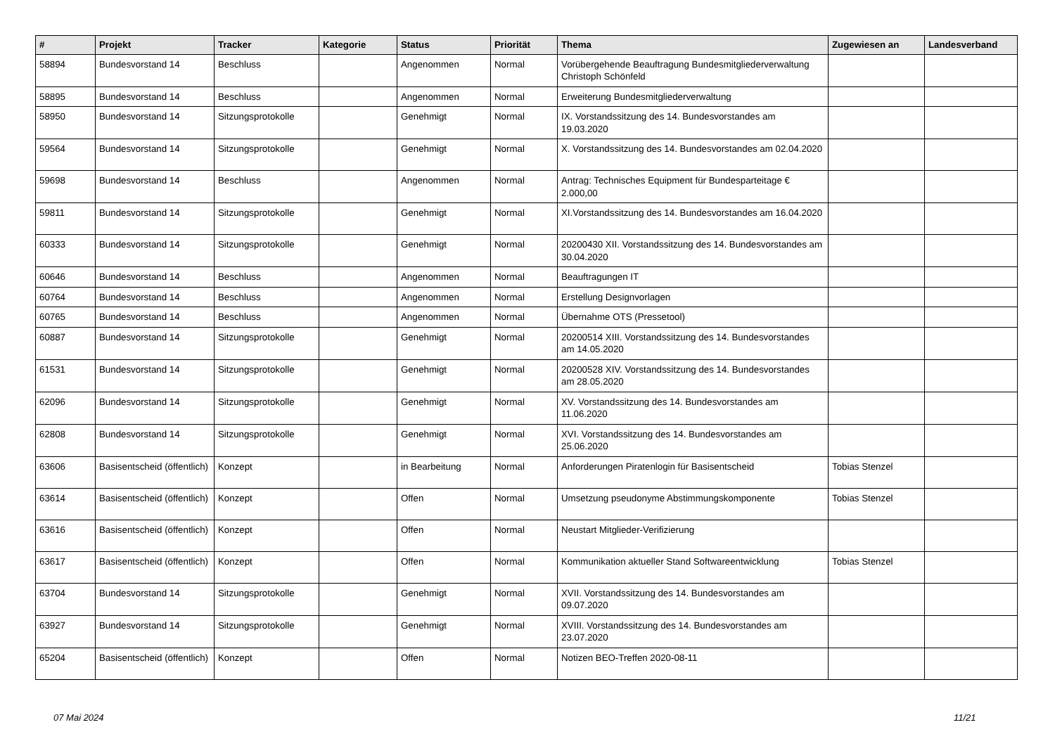| # | Projekt | Tracker | Kategorie | Status | Priorität | Thema | Zugewiesen an | Landesverband |
| --- | --- | --- | --- | --- | --- | --- | --- | --- |
| 58894 | Bundesvorstand 14 | Beschluss | | Angenommen | Normal | Vorübergehende Beauftragung Bundesmitgliederverwaltung Christoph Schönfeld | | |
| 58895 | Bundesvorstand 14 | Beschluss | | Angenommen | Normal | Erweiterung Bundesmitgliederverwaltung | | |
| 58950 | Bundesvorstand 14 | Sitzungsprotokolle | | Genehmigt | Normal | IX. Vorstandssitzung des 14. Bundesvorstandes am 19.03.2020 | | |
| 59564 | Bundesvorstand 14 | Sitzungsprotokolle | | Genehmigt | Normal | X. Vorstandssitzung des 14. Bundesvorstandes am 02.04.2020 | | |
| 59698 | Bundesvorstand 14 | Beschluss | | Angenommen | Normal | Antrag: Technisches Equipment für Bundesparteitage € 2.000,00 | | |
| 59811 | Bundesvorstand 14 | Sitzungsprotokolle | | Genehmigt | Normal | XI.Vorstandssitzung des 14. Bundesvorstandes am 16.04.2020 | | |
| 60333 | Bundesvorstand 14 | Sitzungsprotokolle | | Genehmigt | Normal | 20200430 XII. Vorstandssitzung des 14. Bundesvorstandes am 30.04.2020 | | |
| 60646 | Bundesvorstand 14 | Beschluss | | Angenommen | Normal | Beauftragungen IT | | |
| 60764 | Bundesvorstand 14 | Beschluss | | Angenommen | Normal | Erstellung Designvorlagen | | |
| 60765 | Bundesvorstand 14 | Beschluss | | Angenommen | Normal | Übernahme OTS (Pressetool) | | |
| 60887 | Bundesvorstand 14 | Sitzungsprotokolle | | Genehmigt | Normal | 20200514 XIII. Vorstandssitzung des 14. Bundesvorstandes am 14.05.2020 | | |
| 61531 | Bundesvorstand 14 | Sitzungsprotokolle | | Genehmigt | Normal | 20200528 XIV. Vorstandssitzung des 14. Bundesvorstandes am 28.05.2020 | | |
| 62096 | Bundesvorstand 14 | Sitzungsprotokolle | | Genehmigt | Normal | XV. Vorstandssitzung des 14. Bundesvorstandes am 11.06.2020 | | |
| 62808 | Bundesvorstand 14 | Sitzungsprotokolle | | Genehmigt | Normal | XVI. Vorstandssitzung des 14. Bundesvorstandes am 25.06.2020 | | |
| 63606 | Basisentscheid (öffentlich) | Konzept | | in Bearbeitung | Normal | Anforderungen Piratenlogin für Basisentscheid | Tobias Stenzel | |
| 63614 | Basisentscheid (öffentlich) | Konzept | | Offen | Normal | Umsetzung pseudonyme Abstimmungskomponente | Tobias Stenzel | |
| 63616 | Basisentscheid (öffentlich) | Konzept | | Offen | Normal | Neustart Mitglieder-Verifizierung | | |
| 63617 | Basisentscheid (öffentlich) | Konzept | | Offen | Normal | Kommunikation aktueller Stand Softwareentwicklung | Tobias Stenzel | |
| 63704 | Bundesvorstand 14 | Sitzungsprotokolle | | Genehmigt | Normal | XVII. Vorstandssitzung des 14. Bundesvorstandes am 09.07.2020 | | |
| 63927 | Bundesvorstand 14 | Sitzungsprotokolle | | Genehmigt | Normal | XVIII. Vorstandssitzung des 14. Bundesvorstandes am 23.07.2020 | | |
| 65204 | Basisentscheid (öffentlich) | Konzept | | Offen | Normal | Notizen BEO-Treffen 2020-08-11 | | |
07 Mai 2024 11/21